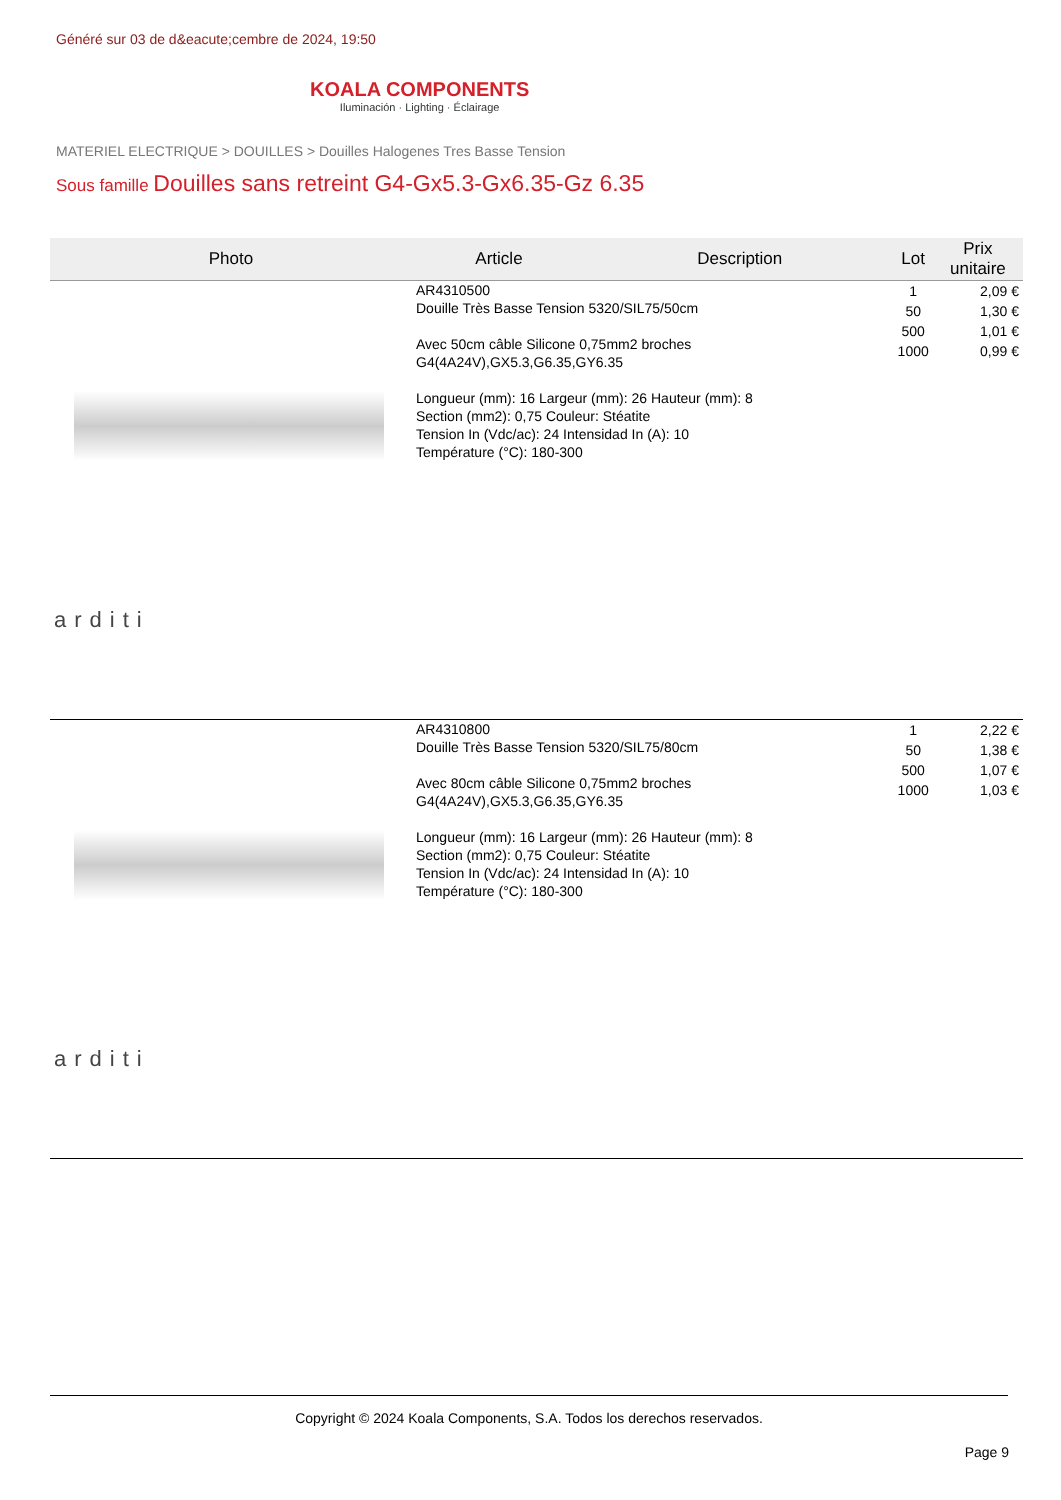Généré sur 03 de d&eacute;cembre de 2024, 19:50
KOALA COMPONENTS
Iluminación · Lighting · Éclairage
MATERIEL ELECTRIQUE > DOUILLES > Douilles Halogenes Tres Basse Tension
Sous famille Douilles sans retreint G4-Gx5.3-Gx6.35-Gz 6.35
| Photo | Article | Description | Lot | Prix unitaire |
| --- | --- | --- | --- | --- |
| arditi | AR4310500 Douille Très Basse Tension 5320/SIL75/50cm Avec 50cm câble Silicone 0,75mm2 broches G4(4A24V),GX5.3,G6.35,GY6.35 Longueur (mm): 16 Largeur (mm): 26 Hauteur (mm): 8 Section (mm2): 0,75 Couleur: Stéatite Tension In (Vdc/ac): 24 Intensidad In (A): 10 Température (°C): 180-300 | | 1 50 500 1000 | 2,09 € 1,30 € 1,01 € 0,99 € |
| arditi | AR4310800 Douille Très Basse Tension 5320/SIL75/80cm Avec 80cm câble Silicone 0,75mm2 broches G4(4A24V),GX5.3,G6.35,GY6.35 Longueur (mm): 16 Largeur (mm): 26 Hauteur (mm): 8 Section (mm2): 0,75 Couleur: Stéatite Tension In (Vdc/ac): 24 Intensidad In (A): 10 Température (°C): 180-300 | | 1 50 500 1000 | 2,22 € 1,38 € 1,07 € 1,03 € |
Copyright © 2024 Koala Components, S.A. Todos los derechos reservados.
Page 9